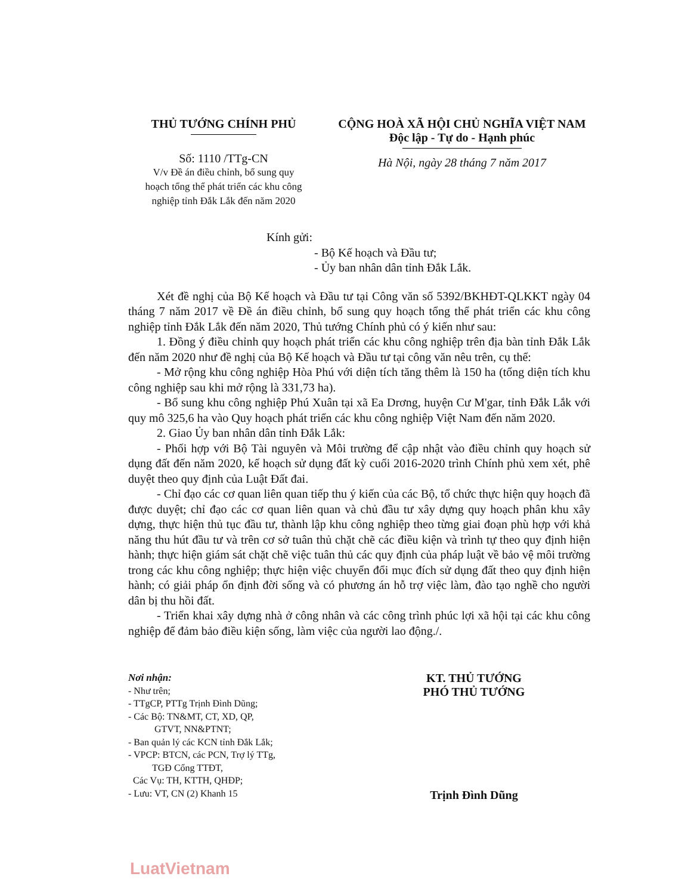THỦ TƯỚNG CHÍNH PHỦ
Số: 1110 /TTg-CN
V/v Đề án điều chỉnh, bổ sung quy
hoạch tổng thể phát triển các khu công
nghiệp tỉnh Đắk Lắk đến năm 2020
CỘNG HOÀ XÃ HỘI CHỦ NGHĨA VIỆT NAM
Độc lập - Tự do - Hạnh phúc
Hà Nội, ngày 28 tháng 7 năm 2017
Kính gửi:
- Bộ Kế hoạch và Đầu tư;
- Ủy ban nhân dân tỉnh Đắk Lắk.
Xét đề nghị của Bộ Kế hoạch và Đầu tư tại Công văn số 5392/BKHĐT-QLKKT ngày 04 tháng 7 năm 2017 về Đề án điều chỉnh, bổ sung quy hoạch tổng thể phát triển các khu công nghiệp tỉnh Đắk Lắk đến năm 2020, Thủ tướng Chính phủ có ý kiến như sau:
1. Đồng ý điều chỉnh quy hoạch phát triển các khu công nghiệp trên địa bàn tỉnh Đắk Lắk đến năm 2020 như đề nghị của Bộ Kế hoạch và Đầu tư tại công văn nêu trên, cụ thể:
- Mở rộng khu công nghiệp Hòa Phú với diện tích tăng thêm là 150 ha (tổng diện tích khu công nghiệp sau khi mở rộng là 331,73 ha).
- Bổ sung khu công nghiệp Phú Xuân tại xã Ea Drơng, huyện Cư M'gar, tỉnh Đắk Lắk với quy mô 325,6 ha vào Quy hoạch phát triển các khu công nghiệp Việt Nam đến năm 2020.
2. Giao Ủy ban nhân dân tỉnh Đắk Lắk:
- Phối hợp với Bộ Tài nguyên và Môi trường để cập nhật vào điều chỉnh quy hoạch sử dụng đất đến năm 2020, kế hoạch sử dụng đất kỳ cuối 2016-2020 trình Chính phủ xem xét, phê duyệt theo quy định của Luật Đất đai.
- Chỉ đạo các cơ quan liên quan tiếp thu ý kiến của các Bộ, tổ chức thực hiện quy hoạch đã được duyệt; chỉ đạo các cơ quan liên quan và chủ đầu tư xây dựng quy hoạch phân khu xây dựng, thực hiện thủ tục đầu tư, thành lập khu công nghiệp theo từng giai đoạn phù hợp với khả năng thu hút đầu tư và trên cơ sở tuân thủ chặt chẽ các điều kiện và trình tự theo quy định hiện hành; thực hiện giám sát chặt chẽ việc tuân thủ các quy định của pháp luật về bảo vệ môi trường trong các khu công nghiệp; thực hiện việc chuyển đổi mục đích sử dụng đất theo quy định hiện hành; có giải pháp ổn định đời sống và có phương án hỗ trợ việc làm, đào tạo nghề cho người dân bị thu hồi đất.
- Triển khai xây dựng nhà ở công nhân và các công trình phúc lợi xã hội tại các khu công nghiệp để đảm bảo điều kiện sống, làm việc của người lao động./.
Nơi nhận:
- Như trên;
- TTgCP, PTTg Trịnh Đình Dũng;
- Các Bộ: TN&MT, CT, XD, QP,
GTVT, NN&PTNT;
- Ban quản lý các KCN tỉnh Đắk Lắk;
- VPCP: BTCN, các PCN, Trợ lý TTg,
TGĐ Cổng TTĐT,
Các Vụ: TH, KTTH, QHĐP;
- Lưu: VT, CN (2) Khanh 15
KT. THỦ TƯỚNG
PHÓ THỦ TƯỚNG
Trịnh Đình Dũng
LuatVietnam